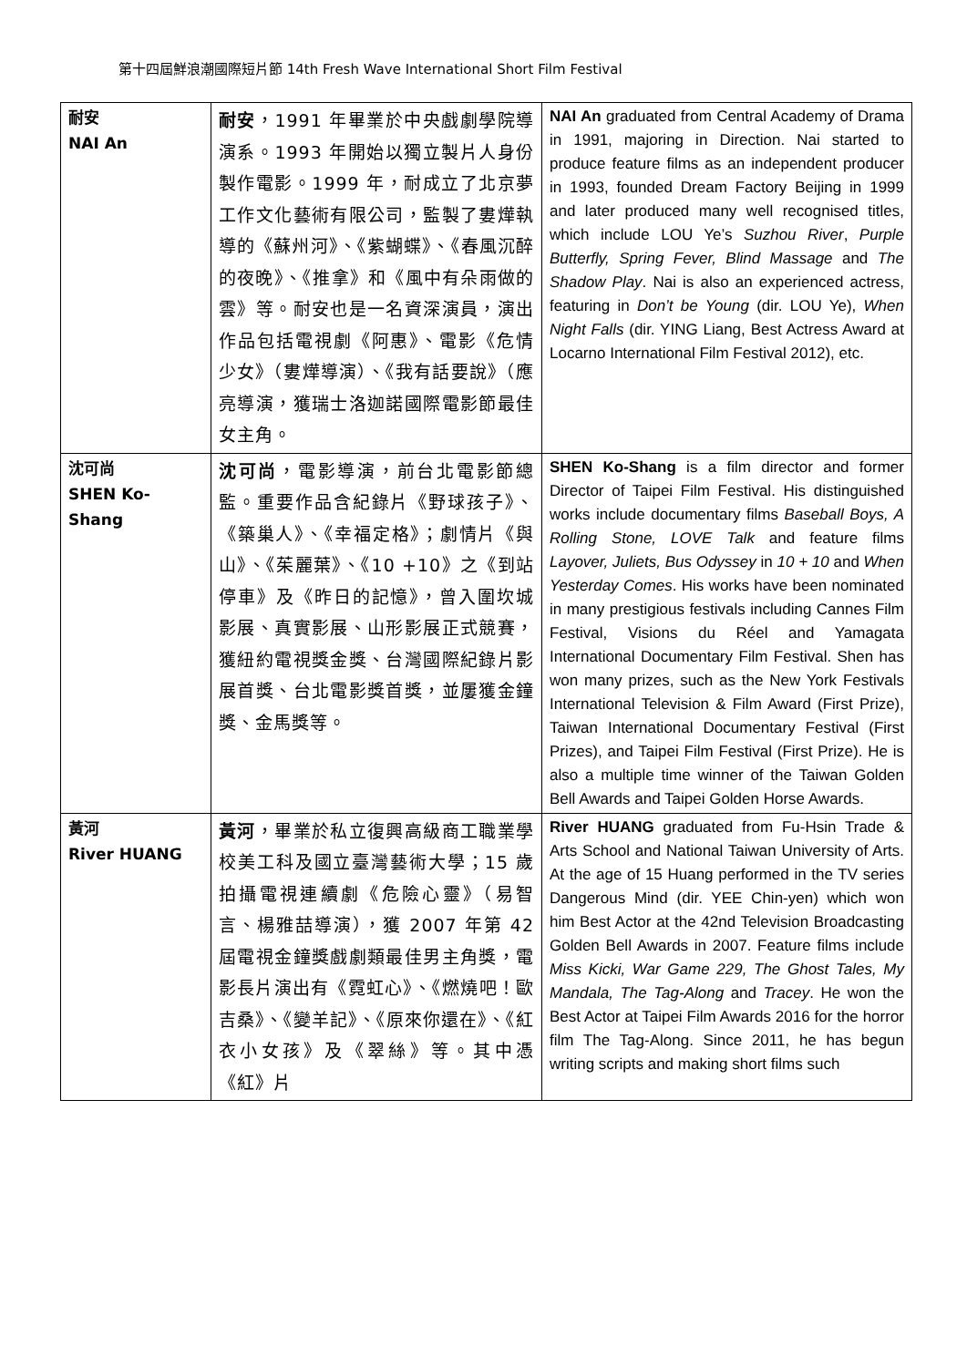第十四屆鮮浪潮國際短片節 14th Fresh Wave International Short Film Festival
| 耐安 NAI An | 耐安 ，1991 年畢業於中央戲劇學院導演系。1993 年開始以獨立製片人身份製作電影。1999 年，耐成立了北京夢工作文化藝術有限公司，監製了婁燁執導的《蘇州河》、《紫蝴蝶》、《春風沉醉的夜晚》、《推拿》和《風中有朵雨做的雲》等。耐安也是一名資深演員，演出作品包括電視劇《阿惠》、電影《危情少女》（婁燁導演）、《我有話要說》（應亮導演，獲瑞士洛迦諾國際電影節最佳女主角。 | NAI An graduated from Central Academy of Drama in 1991, majoring in Direction. Nai started to produce feature films as an independent producer in 1993, founded Dream Factory Beijing in 1999 and later produced many well recognised titles, which include LOU Ye’s Suzhou River , Purple Butterfly, Spring Fever, Blind Massage and The Shadow Play . Nai is also an experienced actress, featuring in Don’t be Young (dir. LOU Ye), When Night Falls (dir. YING Liang, Best Actress Award at Locarno International Film Festival 2012), etc. |
| 沈可尚 SHEN Ko-Shang | 沈可尚 ，電影導演，前台北電影節總監。重要作品含紀錄片《野球孩子》、《築巢人》、《幸福定格》；劇情片《與山》、《茱麗葉》、《10 +10》之《到站停車》及《昨日的記憶》，曾入圍坎城影展、真實影展、山形影展正式競賽，獲紐約電視獎金獎、台灣國際紀錄片影展首獎、台北電影獎首獎，並屢獲金鐘獎、金馬獎等。 | SHEN Ko-Shang is a film director and former Director of Taipei Film Festival. His distinguished works include documentary films Baseball Boys, A Rolling Stone, LOVE Talk and feature films Layover, Juliets, Bus Odyssey in 10 + 10 and When Yesterday Comes . His works have been nominated in many prestigious festivals including Cannes Film Festival, Visions du Réel and Yamagata International Documentary Film Festival. Shen has won many prizes, such as the New York Festivals International Television & Film Award (First Prize), Taiwan International Documentary Festival (First Prizes), and Taipei Film Festival (First Prize). He is also a multiple time winner of the Taiwan Golden Bell Awards and Taipei Golden Horse Awards. |
| 黃河 River HUANG | 黃河 ，畢業於私立復興高級商工職業學校美工科及國立臺灣藝術大學；15 歲拍攝電視連續劇《危險心靈》（易智言、楊雅喆導演），獲 2007 年第 42 屆電視金鐘獎戲劇類最佳男主角獎，電影長片演出有《霓虹心》、《燃燒吧！歐吉桑》、《變羊記》、《原來你還在》、《紅衣小女孩》及《翠絲》等。其中憑《紅》片 | River HUANG graduated from Fu-Hsin Trade & Arts School and National Taiwan University of Arts. At the age of 15 Huang performed in the TV series Dangerous Mind (dir. YEE Chin-yen) which won him Best Actor at the 42nd Television Broadcasting Golden Bell Awards in 2007. Feature films include Miss Kicki, War Game 229, The Ghost Tales, My Mandala, The Tag-Along and Tracey . He won the Best Actor at Taipei Film Awards 2016 for the horror film The Tag-Along. Since 2011, he has begun writing scripts and making short films such |